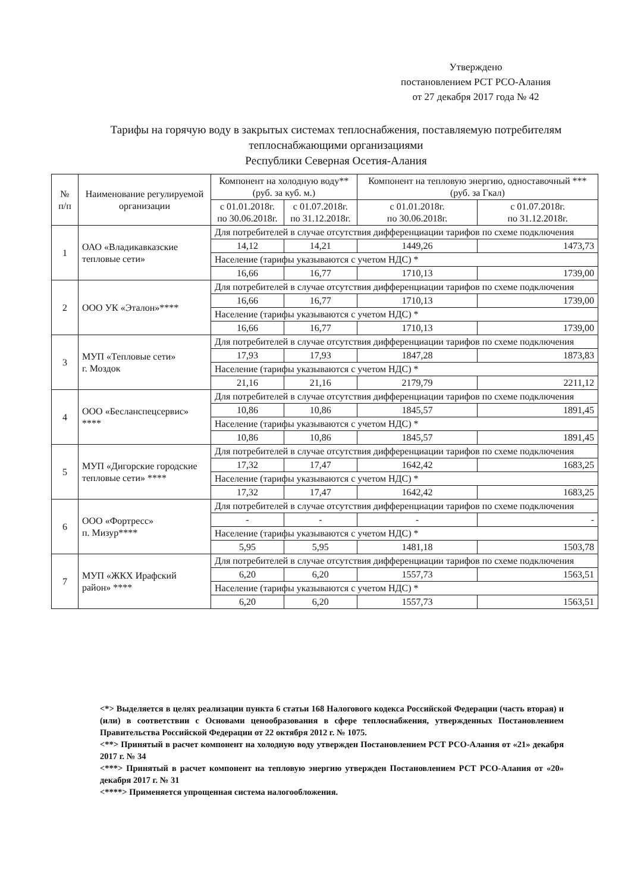Утверждено
постановлением РСТ РСО-Алания
от 27 декабря 2017 года № 42
Тарифы на горячую воду в закрытых системах теплоснабжения, поставляемую потребителям теплоснабжающими организациями
Республики Северная Осетия-Алания
| № п/п | Наименование регулируемой организации | Компонент на холодную воду** (руб. за куб. м.) | | Компонент на тепловую энергию, одноставочный *** (руб. за Гкал) | |
| --- | --- | --- | --- | --- | --- |
| | | с 01.01.2018г. по 30.06.2018г. | с 01.07.2018г. по 31.12.2018г. | с 01.01.2018г. по 30.06.2018г. | с 01.07.2018г. по 31.12.2018г. |
| 1 | ОАО «Владикавказские тепловые сети» | Для потребителей в случае отсутствия дифференциации тарифов по схеме подключения | | | |
| | | 14,12 | 14,21 | 1449,26 | 1473,73 |
| | | Население (тарифы указываются с учетом НДС) * | | | |
| | | 16,66 | 16,77 | 1710,13 | 1739,00 |
| 2 | ООО УК «Эталон»**** | Для потребителей в случае отсутствия дифференциации тарифов по схеме подключения | | | |
| | | 16,66 | 16,77 | 1710,13 | 1739,00 |
| | | Население (тарифы указываются с учетом НДС) * | | | |
| | | 16,66 | 16,77 | 1710,13 | 1739,00 |
| 3 | МУП «Тепловые сети» г. Моздок | Для потребителей в случае отсутствия дифференциации тарифов по схеме подключения | | | |
| | | 17,93 | 17,93 | 1847,28 | 1873,83 |
| | | Население (тарифы указываются с учетом НДС) * | | | |
| | | 21,16 | 21,16 | 2179,79 | 2211,12 |
| 4 | ООО «Бесланспецсервис» **** | Для потребителей в случае отсутствия дифференциации тарифов по схеме подключения | | | |
| | | 10,86 | 10,86 | 1845,57 | 1891,45 |
| | | Население (тарифы указываются с учетом НДС) * | | | |
| | | 10,86 | 10,86 | 1845,57 | 1891,45 |
| 5 | МУП «Дигорские городские тепловые сети» **** | Для потребителей в случае отсутствия дифференциации тарифов по схеме подключения | | | |
| | | 17,32 | 17,47 | 1642,42 | 1683,25 |
| | | Население (тарифы указываются с учетом НДС) * | | | |
| | | 17,32 | 17,47 | 1642,42 | 1683,25 |
| 6 | ООО «Фортресс» п. Мизур**** | Для потребителей в случае отсутствия дифференциации тарифов по схеме подключения | | | |
| | | - | - | - | - |
| | | Население (тарифы указываются с учетом НДС) * | | | |
| | | 5,95 | 5,95 | 1481,18 | 1503,78 |
| 7 | МУП «ЖКХ Ирафский район» **** | Для потребителей в случае отсутствия дифференциации тарифов по схеме подключения | | | |
| | | 6,20 | 6,20 | 1557,73 | 1563,51 |
| | | Население (тарифы указываются с учетом НДС) * | | | |
| | | 6,20 | 6,20 | 1557,73 | 1563,51 |
<*> Выделяется в целях реализации пункта 6 статьи 168 Налогового кодекса Российской Федерации (часть вторая) и (или) в соответствии с Основами ценообразования в сфере теплоснабжения, утвержденных Постановлением Правительства Российской Федерации от 22 октября 2012 г. № 1075.
<**> Принятый в расчет компонент на холодную воду утвержден Постановлением РСТ РСО-Алания от «21» декабря 2017 г. № 34
<***> Принятый в расчет компонент на тепловую энергию утвержден Постановлением РСТ РСО-Алания от «20» декабря 2017 г. № 31
<****> Применяется упрощенная система налогообложения.